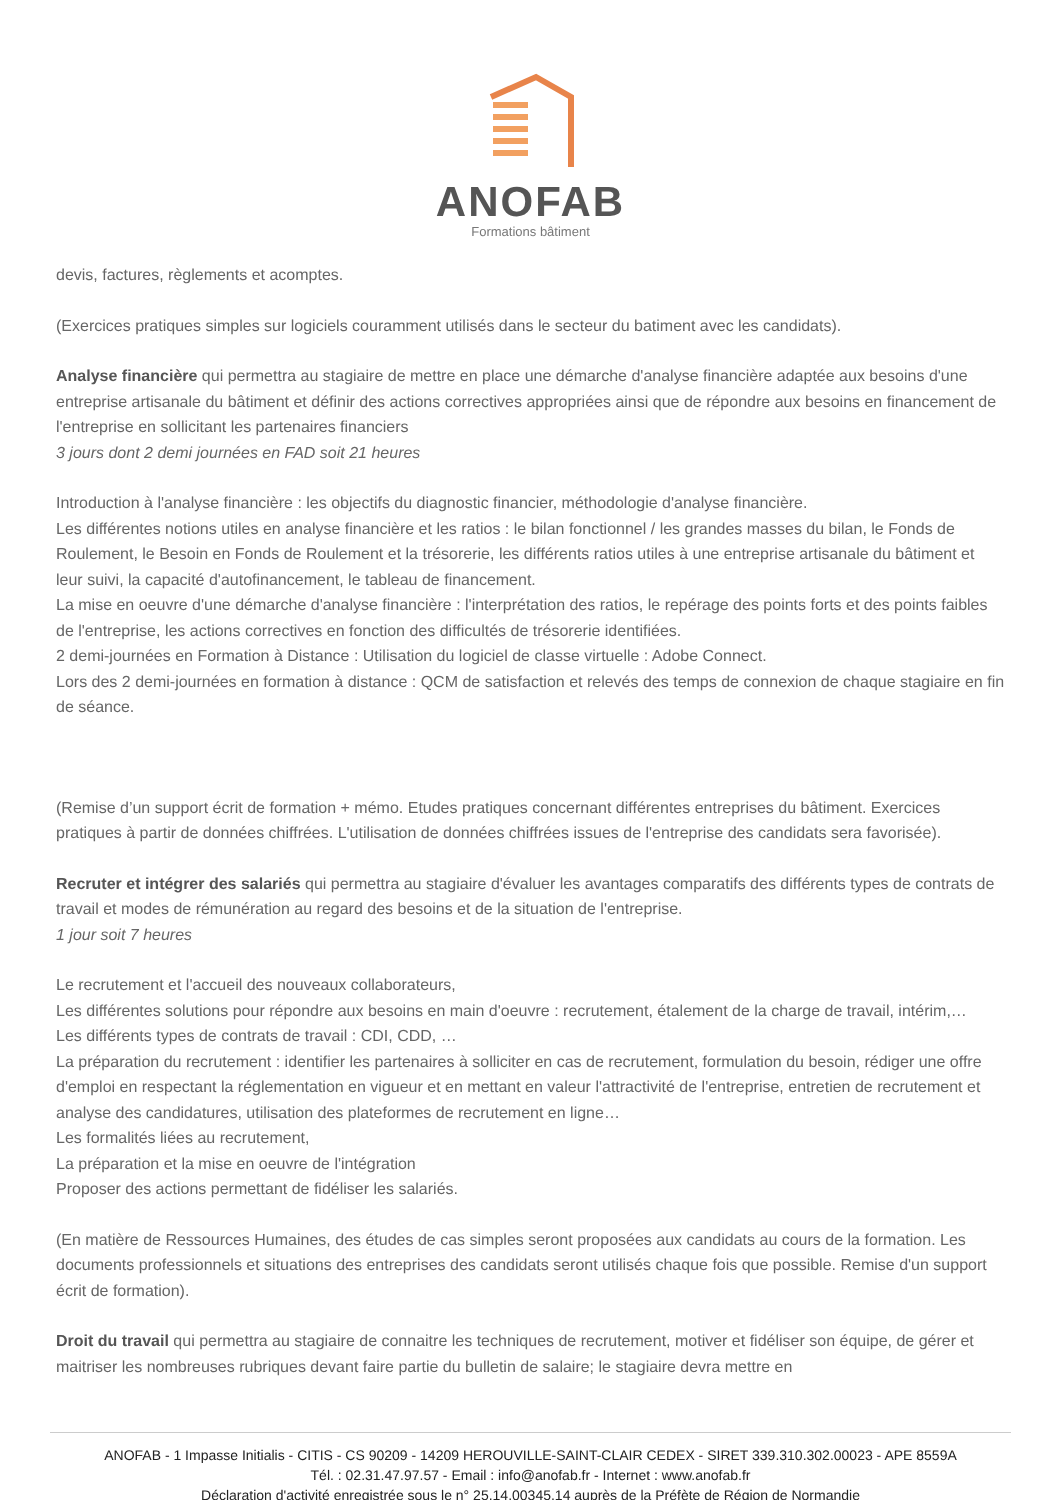ANOFAB
Formations bâtiment
devis, factures, règlements et acomptes.
(Exercices pratiques simples sur logiciels couramment utilisés dans le secteur du batiment avec les candidats).
Analyse financière qui permettra au stagiaire de mettre en place une démarche d'analyse financière adaptée aux besoins d'une entreprise artisanale du bâtiment et définir des actions correctives appropriées ainsi que de répondre aux besoins en financement de l'entreprise en sollicitant les partenaires financiers
3 jours dont 2 demi journées en FAD soit 21 heures
Introduction à l'analyse financière : les objectifs du diagnostic financier, méthodologie d'analyse financière.
Les différentes notions utiles en analyse financière et les ratios : le bilan fonctionnel / les grandes masses du bilan, le Fonds de Roulement, le Besoin en Fonds de Roulement et la trésorerie, les différents ratios utiles à une entreprise artisanale du bâtiment et leur suivi, la capacité d'autofinancement, le tableau de financement.
La mise en oeuvre d'une démarche d'analyse financière : l'interprétation des ratios, le repérage des points forts et des points faibles de l'entreprise, les actions correctives en fonction des difficultés de trésorerie identifiées.
2 demi-journées en Formation à Distance : Utilisation du logiciel de classe virtuelle : Adobe Connect.
Lors des 2 demi-journées en formation à distance : QCM de satisfaction et relevés des temps de connexion de chaque stagiaire en fin de séance.
(Remise d’un support écrit de formation + mémo. Etudes pratiques concernant différentes entreprises du bâtiment. Exercices pratiques à partir de données chiffrées. L'utilisation de données chiffrées issues de l'entreprise des candidats sera favorisée).
Recruter et intégrer des salariés qui permettra au stagiaire d'évaluer les avantages comparatifs des différents types de contrats de travail et modes de rémunération au regard des besoins et de la situation de l'entreprise.
1 jour soit 7 heures
Le recrutement et l'accueil des nouveaux collaborateurs,
Les différentes solutions pour répondre aux besoins en main d'oeuvre : recrutement, étalement de la charge de travail, intérim,…
Les différents types de contrats de travail : CDI, CDD, …
La préparation du recrutement : identifier les partenaires à solliciter en cas de recrutement, formulation du besoin, rédiger une offre d'emploi en respectant la réglementation en vigueur et en mettant en valeur l'attractivité de l'entreprise, entretien de recrutement et analyse des candidatures, utilisation des plateformes de recrutement en ligne…
Les formalités liées au recrutement,
La préparation et la mise en oeuvre de l'intégration
Proposer des actions permettant de fidéliser les salariés.
(En matière de Ressources Humaines, des études de cas simples seront proposées aux candidats au cours de la formation. Les documents professionnels et situations des entreprises des candidats seront utilisés chaque fois que possible. Remise d'un support écrit de formation).
Droit du travail qui permettra au stagiaire de connaitre les techniques de recrutement, motiver et fidéliser son équipe, de gérer et maitriser les nombreuses rubriques devant faire partie du bulletin de salaire; le stagiaire devra mettre en
ANOFAB - 1 Impasse Initialis - CITIS - CS 90209 - 14209 HEROUVILLE-SAINT-CLAIR CEDEX - SIRET 339.310.302.00023 - APE 8559A
Tél. : 02.31.47.97.57 - Email : info@anofab.fr - Internet : www.anofab.fr
Déclaration d'activité enregistrée sous le n° 25.14.00345.14 auprès de la Préfète de Région de Normandie